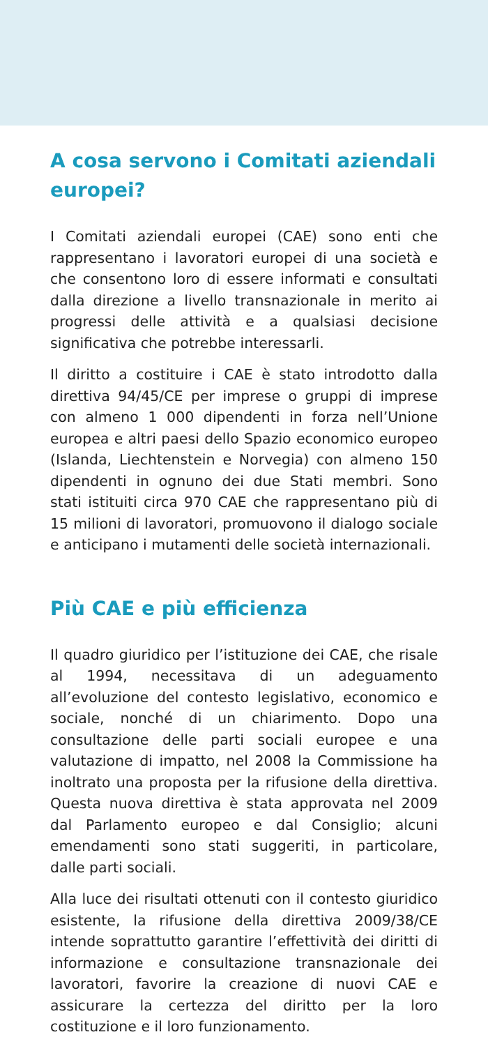A cosa servono i Comitati aziendali europei?
I Comitati aziendali europei (CAE) sono enti che rappresentano i lavoratori europei di una società e che consentono loro di essere informati e consultati dalla direzione a livello transnazionale in merito ai progressi delle attività e a qualsiasi decisione significativa che potrebbe interessarli.
Il diritto a costituire i CAE è stato introdotto dalla direttiva 94/45/CE per imprese o gruppi di imprese con almeno 1 000 dipendenti in forza nell’Unione europea e altri paesi dello Spazio economico europeo (Islanda, Liechtenstein e Norvegia) con almeno 150 dipendenti in ognuno dei due Stati membri. Sono stati istituiti circa 970 CAE che rappresentano più di 15 milioni di lavoratori, promuovono il dialogo sociale e anticipano i mutamenti delle società internazionali.
Più CAE e più efficienza
Il quadro giuridico per l’istituzione dei CAE, che risale al 1994, necessitava di un adeguamento all’evoluzione del contesto legislativo, economico e sociale, nonché di un chiarimento. Dopo una consultazione delle parti sociali europee e una valutazione di impatto, nel 2008 la Commissione ha inoltrato una proposta per la rifusione della direttiva. Questa nuova direttiva è stata approvata nel 2009 dal Parlamento europeo e dal Consiglio; alcuni emendamenti sono stati suggeriti, in particolare, dalle parti sociali.
Alla luce dei risultati ottenuti con il contesto giuridico esistente, la rifusione della direttiva 2009/38/CE intende soprattutto garantire l’effettività dei diritti di informazione e consultazione transnazionale dei lavoratori, favorire la creazione di nuovi CAE e assicurare la certezza del diritto per la loro costituzione e il loro funzionamento.